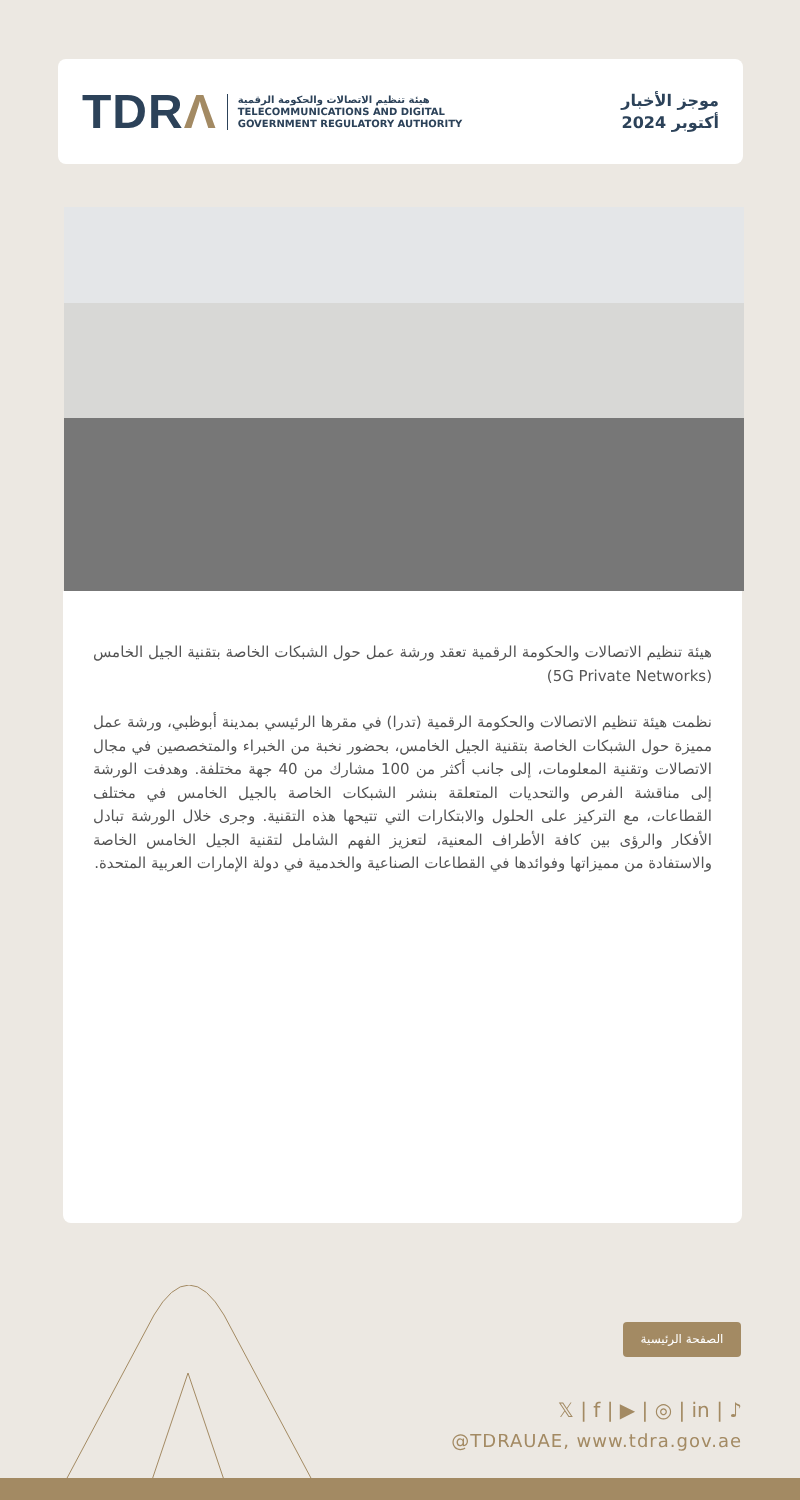TDRΛ
هيئة تنظيم الاتصالات والحكومة الرقمية
TELECOMMUNICATIONS AND DIGITAL
GOVERNMENT REGULATORY AUTHORITY
موجز الأخبار
أكتوبر 2024
هيئة تنظيم الاتصالات والحكومة الرقمية تعقد ورشة عمل حول الشبكات الخاصة بتقنية الجيل الخامس (5G Private Networks)
نظمت هيئة تنظيم الاتصالات والحكومة الرقمية (تدرا) في مقرها الرئيسي بمدينة أبوظبي، ورشة عمل مميزة حول الشبكات الخاصة بتقنية الجيل الخامس، بحضور نخبة من الخبراء والمتخصصين في مجال الاتصالات وتقنية المعلومات، إلى جانب أكثر من 100 مشارك من 40 جهة مختلفة. وهدفت الورشة إلى مناقشة الفرص والتحديات المتعلقة بنشر الشبكات الخاصة بالجيل الخامس في مختلف القطاعات، مع التركيز على الحلول والابتكارات التي تتيحها هذه التقنية. وجرى خلال الورشة تبادل الأفكار والرؤى بين كافة الأطراف المعنية، لتعزيز الفهم الشامل لتقنية الجيل الخامس الخاصة والاستفادة من مميزاتها وفوائدها في القطاعات الصناعية والخدمية في دولة الإمارات العربية المتحدة.
الصفحة الرئيسية
𝕏 | f | ▶ | ◎ | in | ♪
@TDRAUAE, www.tdra.gov.ae